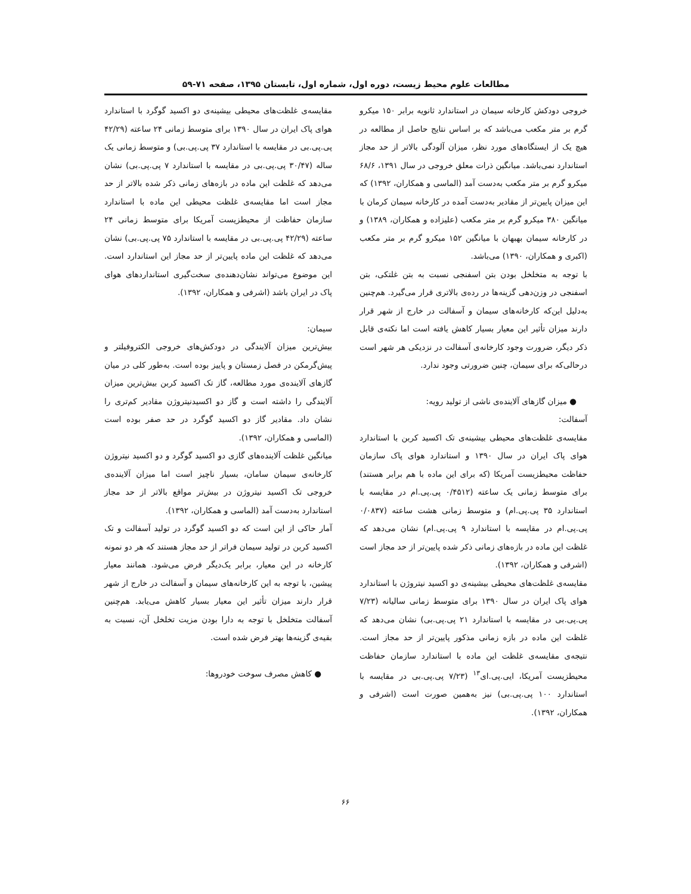مطالعات علوم محیط زیست، دوره اول، شماره اول، تابستان ۱۳۹۵، صفحه ۷۱-۵۹
خروجی دودکش کارخانه سیمان در استاندارد ثانویه برابر ۱۵۰ میکرو گرم بر متر مکعب می‌باشد که بر اساس نتایج حاصل از مطالعه در هیچ یک از ایستگاه‌های مورد نظر، میزان آلودگی بالاتر از حد مجاز استاندارد نمی‌باشد. میانگین ذرات معلق خروجی در سال ۱۳۹۱، ۶۸/۶ میکرو گرم بر متر مکعب به‌دست آمد (الماسی و همکاران، ۱۳۹۲) که این میزان پایین‌تر از مقادیر به‌دست آمده در کارخانه سیمان کرمان با میانگین ۳۸۰ میکرو گرم بر متر مکعب (علیزاده و همکاران، ۱۳۸۹) و در کارخانه سیمان بهبهان با میانگین ۱۵۲ میکرو گرم بر متر مکعب (اکبری و همکاران، ۱۳۹۰) می‌باشد.
با توجه به متخلخل بودن بتن اسفنجی نسبت به بتن غلتکی، بتن اسفنجی در وزن‌دهی گزینه‌ها در رده‌ی بالاتری قرار می‌گیرد. هم‌چنین به‌دلیل این‌که کارخانه‌های سیمان و آسفالت در خارج از شهر قرار دارند میزان تأثیر این معیار بسیار کاهش یافته است اما نکته‌ی قابل ذکر دیگر، ضرورت وجود کارخانه‌ی آسفالت در نزدیکی هر شهر است درحالی‌که برای سیمان، چنین ضرورتی وجود ندارد.
● میزان گازهای آلاینده‌ی ناشی از تولید رویه:
آسفالت:
مقایسه‌ی غلظت‌های محیطی بیشینه‌ی تک اکسید کربن با استاندارد هوای پاک ایران در سال ۱۳۹۰ و استاندارد هوای پاک سازمان حفاظت محیطزیست آمریکا (که برای این ماده با هم برابر هستند) برای متوسط زمانی یک ساعته (۰/۴۵۱۲ پی.پی.ام در مقایسه با استاندارد ۳۵ پی.پی.ام) و متوسط زمانی هشت ساعته (۰/۰۸۳۷ پی.پی.ام در مقایسه با استاندارد ۹ پی.پی.ام) نشان می‌دهد که غلظت این ماده در بازه‌های زمانی ذکر شده پایین‌تر از حد مجاز است (اشرفی و همکاران، ۱۳۹۲).
مقایسه‌ی غلظت‌های محیطی بیشینه‌ی دو اکسید نیتروژن با استاندارد هوای پاک ایران در سال ۱۳۹۰ برای متوسط زمانی سالیانه (۷/۲۳ پی.پی.بی در مقایسه با استاندارد ۲۱ پی.پی.بی) نشان می‌دهد که غلظت این ماده در بازه زمانی مذکور پایین‌تر از حد مجاز است. نتیجه‌ی مقایسه‌ی غلظت این ماده با استاندارد سازمان حفاظت محیطزیست آمریکا، ایی.پی.ای<sup>۱۳</sup> (۷/۲۳ پی.پی.بی در مقایسه با استاندارد ۱۰۰ پی.پی.بی) نیز به‌همین صورت است (اشرفی و همکاران، ۱۳۹۲).
مقایسه‌ی غلظت‌های محیطی بیشینه‌ی دو اکسید گوگرد با استاندارد هوای پاک ایران در سال ۱۳۹۰ برای متوسط زمانی ۲۴ ساعته (۴۲/۲۹ پی.پی.بی در مقایسه با استاندارد ۳۷ پی.پی.بی) و متوسط زمانی یک ساله (۳۰/۴۷ پی.پی.بی در مقایسه با استاندارد ۷ پی.پی.بی) نشان می‌دهد که غلظت این ماده در بازه‌های زمانی ذکر شده بالاتر از حد مجاز است اما مقایسه‌ی غلظت محیطی این ماده با استاندارد سازمان حفاظت از محیطزیست آمریکا برای متوسط زمانی ۲۴ ساعته (۴۲/۲۹ پی.پی.بی در مقایسه با استاندارد ۷۵ پی.پی.بی) نشان می‌دهد که غلظت این ماده پایین‌تر از حد مجاز این استاندارد است. این موضوع می‌تواند نشان‌دهنده‌ی سخت‌گیری استانداردهای هوای پاک در ایران باشد (اشرفی و همکاران، ۱۳۹۲).
سیمان:
بیش‌ترین میزان آلایندگی در دودکش‌های خروجی الکتروفیلتر و پیش‌گرمکن در فصل زمستان و پاییز بوده است. به‌طور کلی در میان گازهای آلاینده‌ی مورد مطالعه، گاز تک اکسید کربن بیش‌ترین میزان آلایندگی را داشته است و گاز دو اکسیدنیتروژن مقادیر کم‌تری را نشان داد. مقادیر گاز دو اکسید گوگرد در حد صفر بوده است (الماسی و همکاران، ۱۳۹۲).
میانگین غلظت آلاینده‌های گازی دو اکسید گوگرد و دو اکسید نیتروژن کارخانه‌ی سیمان سامان، بسیار ناچیز است اما میزان آلاینده‌ی خروجی تک اکسید نیتروژن در بیش‌تر مواقع بالاتر از حد مجاز استاندارد به‌دست آمد (الماسی و همکاران، ۱۳۹۲).
آمار حاکی از این است که دو اکسید گوگرد در تولید آسفالت و تک اکسید کربن در تولید سیمان فراتر از حد مجاز هستند که هر دو نمونه کارخانه در این معیار، برابر یک‌دیگر فرض می‌شود. همانند معیار پیشین، با توجه به این کارخانه‌های سیمان و آسفالت در خارج از شهر قرار دارند میزان تأثیر این معیار بسیار کاهش می‌یابد. هم‌چنین آسفالت متخلخل با توجه به دارا بودن مزیت تخلخل آن، نسبت به بقیه‌ی گزینه‌ها بهتر فرض شده است.
● کاهش مصرف سوخت خودروها:
۶۶